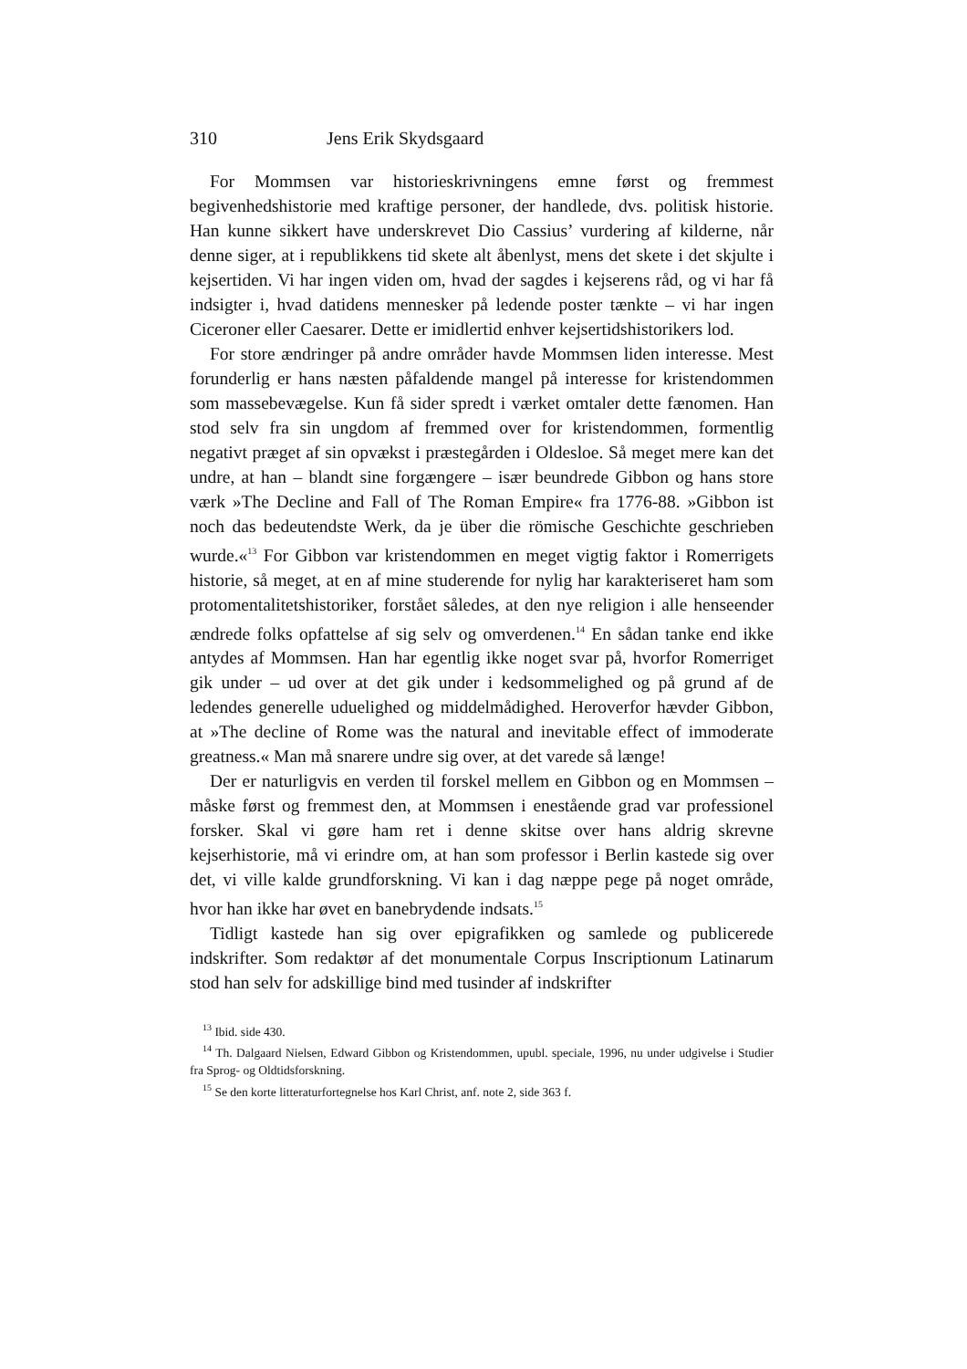310 Jens Erik Skydsgaard
For Mommsen var historieskrivningens emne først og fremmest begivenhedshistorie med kraftige personer, der handlede, dvs. politisk historie. Han kunne sikkert have underskrevet Dio Cassius’ vurdering af kilderne, når denne siger, at i republikkens tid skete alt åbenlyst, mens det skete i det skjulte i kejsertiden. Vi har ingen viden om, hvad der sagdes i kejserens råd, og vi har få indsigter i, hvad datidens mennesker på ledende poster tænkte – vi har ingen Ciceroner eller Caesarer. Dette er imidlertid enhver kejsertidshistorikers lod.
For store ændringer på andre områder havde Mommsen liden interesse. Mest forunderlig er hans næsten påfaldende mangel på interesse for kristendommen som massebevægelse. Kun få sider spredt i værket omtaler dette fænomen. Han stod selv fra sin ungdom af fremmed over for kristendommen, formentlig negativt præget af sin opvækst i præstegården i Oldesloe. Så meget mere kan det undre, at han – blandt sine forgængere – især beundrede Gibbon og hans store værk »The Decline and Fall of The Roman Empire« fra 1776-88. »Gibbon ist noch das bedeutendste Werk, da je über die römische Geschichte geschrieben wurde.«<sup>13</sup> For Gibbon var kristendommen en meget vigtig faktor i Romerrigets historie, så meget, at en af mine studerende for nylig har karakteriseret ham som protomentalitetshistoriker, forstået således, at den nye religion i alle henseender ændrede folks opfattelse af sig selv og omverdenen.<sup>14</sup> En sådan tanke end ikke antydes af Mommsen. Han har egentlig ikke noget svar på, hvorfor Romerriget gik under – ud over at det gik under i kedsommelighed og på grund af de ledendes generelle uduelighed og middelmådighed. Heroverfor hævder Gibbon, at »The decline of Rome was the natural and inevitable effect of immoderate greatness.« Man må snarere undre sig over, at det varede så længe!
Der er naturligvis en verden til forskel mellem en Gibbon og en Mommsen – måske først og fremmest den, at Mommsen i enestående grad var professionel forsker. Skal vi gøre ham ret i denne skitse over hans aldrig skrevne kejserhistorie, må vi erindre om, at han som professor i Berlin kastede sig over det, vi ville kalde grundforskning. Vi kan i dag næppe pege på noget område, hvor han ikke har øvet en banebrydende indsats.<sup>15</sup>
Tidligt kastede han sig over epigrafikken og samlede og publicerede indskrifter. Som redaktør af det monumentale Corpus Inscriptionum Latinarum stod han selv for adskillige bind med tusinder af indskrifter
<sup>13</sup> Ibid. side 430.
<sup>14</sup> Th. Dalgaard Nielsen, Edward Gibbon og Kristendommen, upubl. speciale, 1996, nu under udgivelse i Studier fra Sprog- og Oldtidsforskning.
<sup>15</sup> Se den korte litteraturfortegnelse hos Karl Christ, anf. note 2, side 363 f.